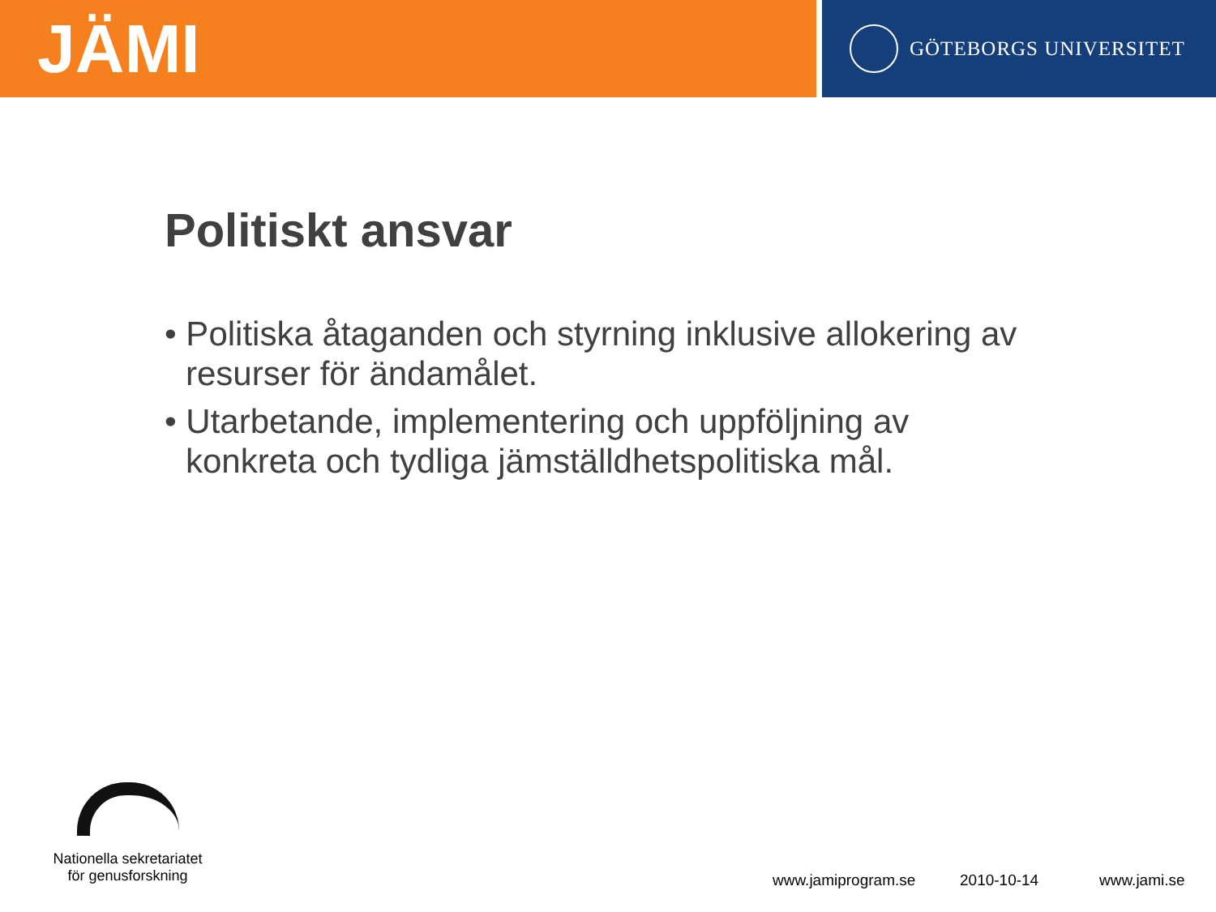JÄMI
GÖTEBORGS UNIVERSITET
Politiskt ansvar
• Politiska åtaganden och styrning inklusive allokering av resurser för ändamålet.
• Utarbetande, implementering och uppföljning av konkreta och tydliga jämställdhetspolitiska mål.
Nationella sekretariatet
för genusforskning
www.jamiprogram.se 2010-10-14 www.jami.se